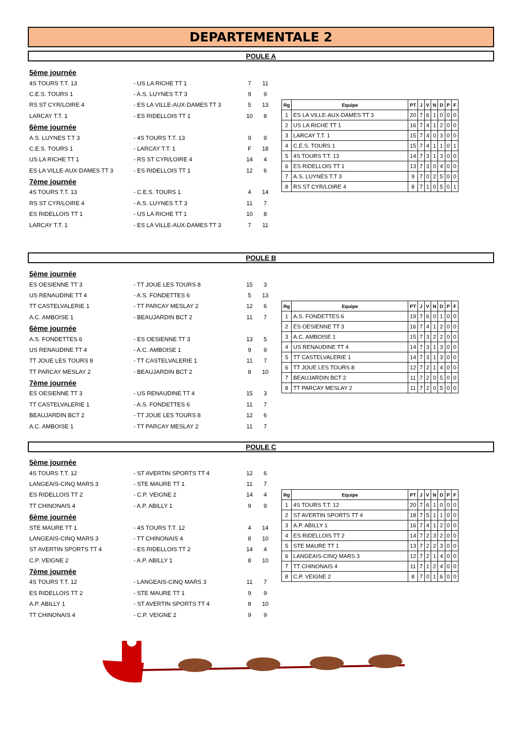DEPARTEMENTALE 2
POULE A
| 5ème journée | | | |
| 4S TOURS T.T. 13 | - US LA RICHE TT 1 | 7 | 11 |
| C.E.S. TOURS 1 | - A.S. LUYNES T.T 3 | 9 | 9 |
| RS ST CYR/LOIRE 4 | - ES LA VILLE-AUX-DAMES TT 3 | 5 | 13 |
| LARCAY T.T. 1 | - ES RIDELLOIS TT 1 | 10 | 8 |
| 6ème journée | | | |
| A.S. LUYNES T.T 3 | - 4S TOURS T.T. 13 | 9 | 9 |
| C.E.S. TOURS 1 | - LARCAY T.T. 1 | F | 18 |
| US LA RICHE TT 1 | - RS ST CYR/LOIRE 4 | 14 | 4 |
| ES LA VILLE-AUX-DAMES TT 3 | - ES RIDELLOIS TT 1 | 12 | 6 |
| 7ème journée | | | |
| 4S TOURS T.T. 13 | - C.E.S. TOURS 1 | 4 | 14 |
| RS ST CYR/LOIRE 4 | - A.S. LUYNES T.T 3 | 11 | 7 |
| ES RIDELLOIS TT 1 | - US LA RICHE TT 1 | 10 | 8 |
| LARCAY T.T. 1 | - ES LA VILLE-AUX-DAMES TT 3 | 7 | 11 |
| Rg | Equipe | PT | J | V | N | D | P | F |
| --- | --- | --- | --- | --- | --- | --- | --- | --- |
| 1 | ES LA VILLE-AUX-DAMES TT 3 | 20 | 7 | 6 | 1 | 0 | 0 | 0 |
| 2 | US LA RICHE TT 1 | 16 | 7 | 4 | 1 | 2 | 0 | 0 |
| 3 | LARCAY T.T. 1 | 15 | 7 | 4 | 0 | 3 | 0 | 0 |
| 4 | C.E.S. TOURS 1 | 15 | 7 | 4 | 1 | 1 | 0 | 1 |
| 5 | 4S TOURS T.T. 13 | 14 | 7 | 3 | 1 | 3 | 0 | 0 |
| 6 | ES RIDELLOIS TT 1 | 13 | 7 | 3 | 0 | 4 | 0 | 0 |
| 7 | A.S. LUYNES T.T 3 | 9 | 7 | 0 | 2 | 5 | 0 | 0 |
| 8 | RS ST CYR/LOIRE 4 | 8 | 7 | 1 | 0 | 5 | 0 | 1 |
POULE B
| 5ème journée | | | |
| ES OESIENNE TT 3 | - TT JOUE LES TOURS 8 | 15 | 3 |
| US RENAUDINE TT 4 | - A.S. FONDETTES 6 | 5 | 13 |
| TT CASTELVALERIE 1 | - TT PARCAY MESLAY 2 | 12 | 6 |
| A.C. AMBOISE 1 | - BEAUJARDIN BCT 2 | 11 | 7 |
| 6ème journée | | | |
| A.S. FONDETTES 6 | - ES OESIENNE TT 3 | 13 | 5 |
| US RENAUDINE TT 4 | - A.C. AMBOISE 1 | 9 | 9 |
| TT JOUE LES TOURS 8 | - TT CASTELVALERIE 1 | 11 | 7 |
| TT PARCAY MESLAY 2 | - BEAUJARDIN BCT 2 | 8 | 10 |
| 7ème journée | | | |
| ES OESIENNE TT 3 | - US RENAUDINE TT 4 | 15 | 3 |
| TT CASTELVALERIE 1 | - A.S. FONDETTES 6 | 11 | 7 |
| BEAUJARDIN BCT 2 | - TT JOUE LES TOURS 8 | 12 | 6 |
| A.C. AMBOISE 1 | - TT PARCAY MESLAY 2 | 11 | 7 |
| Rg | Equipe | PT | J | V | N | D | P | F |
| --- | --- | --- | --- | --- | --- | --- | --- | --- |
| 1 | A.S. FONDETTES 6 | 19 | 7 | 6 | 0 | 1 | 0 | 0 |
| 2 | ES OESIENNE TT 3 | 16 | 7 | 4 | 1 | 2 | 0 | 0 |
| 3 | A.C. AMBOISE 1 | 15 | 7 | 3 | 2 | 2 | 0 | 0 |
| 4 | US RENAUDINE TT 4 | 14 | 7 | 3 | 1 | 3 | 0 | 0 |
| 5 | TT CASTELVALERIE 1 | 14 | 7 | 3 | 1 | 3 | 0 | 0 |
| 6 | TT JOUE LES TOURS 8 | 12 | 7 | 2 | 1 | 4 | 0 | 0 |
| 7 | BEAUJARDIN BCT 2 | 11 | 7 | 2 | 0 | 5 | 0 | 0 |
| 8 | TT PARCAY MESLAY 2 | 11 | 7 | 2 | 0 | 5 | 0 | 0 |
POULE C
| 5ème journée | | | |
| 4S TOURS T.T. 12 | - ST AVERTIN SPORTS TT 4 | 12 | 6 |
| LANGEAIS-CINQ MARS 3 | - STE MAURE TT 1 | 11 | 7 |
| ES RIDELLOIS TT 2 | - C.P. VEIGNE 2 | 14 | 4 |
| TT CHINONAIS 4 | - A.P. ABILLY 1 | 9 | 9 |
| 6ème journée | | | |
| STE MAURE TT 1 | - 4S TOURS T.T. 12 | 4 | 14 |
| LANGEAIS-CINQ MARS 3 | - TT CHINONAIS 4 | 8 | 10 |
| ST AVERTIN SPORTS TT 4 | - ES RIDELLOIS TT 2 | 14 | 4 |
| C.P. VEIGNE 2 | - A.P. ABILLY 1 | 8 | 10 |
| 7ème journée | | | |
| 4S TOURS T.T. 12 | - LANGEAIS-CINQ MARS 3 | 11 | 7 |
| ES RIDELLOIS TT 2 | - STE MAURE TT 1 | 9 | 9 |
| A.P. ABILLY 1 | - ST AVERTIN SPORTS TT 4 | 8 | 10 |
| TT CHINONAIS 4 | - C.P. VEIGNE 2 | 9 | 9 |
| Rg | Equipe | PT | J | V | N | D | P | F |
| --- | --- | --- | --- | --- | --- | --- | --- | --- |
| 1 | 4S TOURS T.T. 12 | 20 | 7 | 6 | 1 | 0 | 0 | 0 |
| 2 | ST AVERTIN SPORTS TT 4 | 18 | 7 | 5 | 1 | 1 | 0 | 0 |
| 3 | A.P. ABILLY 1 | 16 | 7 | 4 | 1 | 2 | 0 | 0 |
| 4 | ES RIDELLOIS TT 2 | 14 | 7 | 2 | 3 | 2 | 0 | 0 |
| 5 | STE MAURE TT 1 | 13 | 7 | 2 | 2 | 3 | 0 | 0 |
| 6 | LANGEAIS-CINQ MARS 3 | 12 | 7 | 2 | 1 | 4 | 0 | 0 |
| 7 | TT CHINONAIS 4 | 11 | 7 | 1 | 2 | 4 | 0 | 0 |
| 8 | C.P. VEIGNE 2 | 8 | 7 | 0 | 1 | 6 | 0 | 0 |